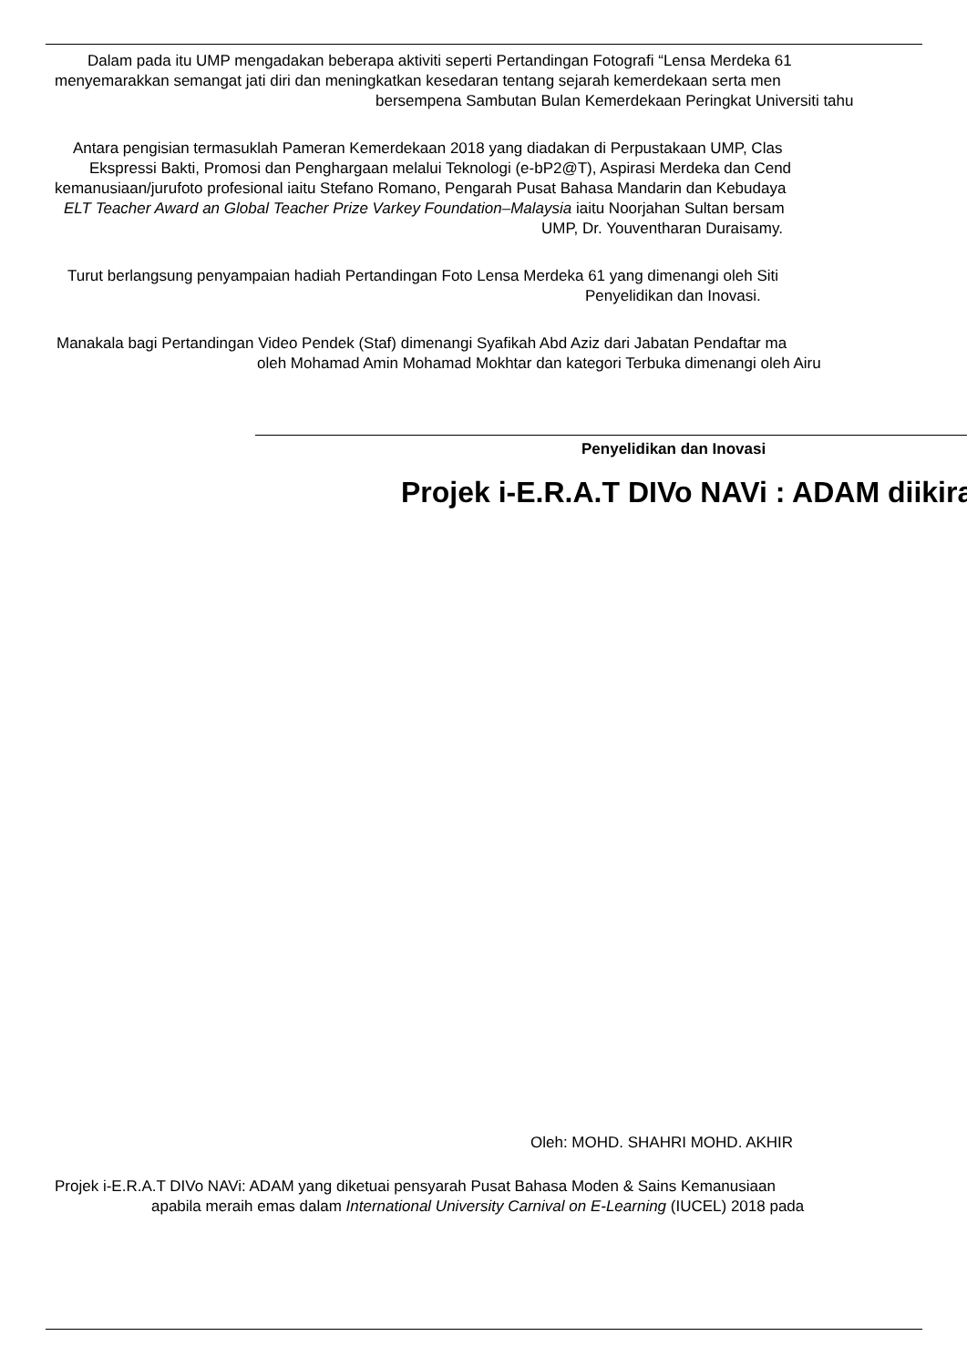Dalam pada itu UMP mengadakan beberapa aktiviti seperti Pertandingan Fotografi “Lensa Merdeka 61
menyemarakkan semangat jati diri dan meningkatkan kesedaran tentang sejarah kemerdekaan serta men
bersempena Sambutan Bulan Kemerdekaan Peringkat Universiti tahu
Antara pengisian termasuklah Pameran Kemerdekaan 2018 yang diadakan di Perpustakaan UMP, Clas
Ekspressi Bakti, Promosi dan Penghargaan melalui Teknologi (e-bP2@T), Aspirasi Merdeka dan Cend
kemanusiaan/jurufoto profesional iaitu Stefano Romano, Pengarah Pusat Bahasa Mandarin dan Kebudaya
ELT Teacher Award an Global Teacher Prize Varkey Foundation–Malaysia iaitu Noorjahan Sultan bersam
UMP, Dr. Youventharan Duraisamy.
Turut berlangsung penyampaian hadiah Pertandingan Foto Lensa Merdeka 61 yang dimenangi oleh Siti
Penyelidikan dan Inovasi.
Manakala bagi Pertandingan Video Pendek (Staf) dimenangi Syafikah Abd Aziz dari Jabatan Pendaftar ma
oleh Mohamad Amin Mohamad Mokhtar dan kategori Terbuka dimenangi oleh Airu
Penyelidikan dan Inovasi
Projek i-E.R.A.T DIVo NAVi : ADAM diikira
Oleh: MOHD. SHAHRI MOHD. AKHIR
Projek i-E.R.A.T DIVo NAVi: ADAM yang diketuai pensyarah Pusat Bahasa Moden & Sains Kemanusiaan
apabila meraih emas dalam International University Carnival on E-Learning (IUCEL) 2018 pada